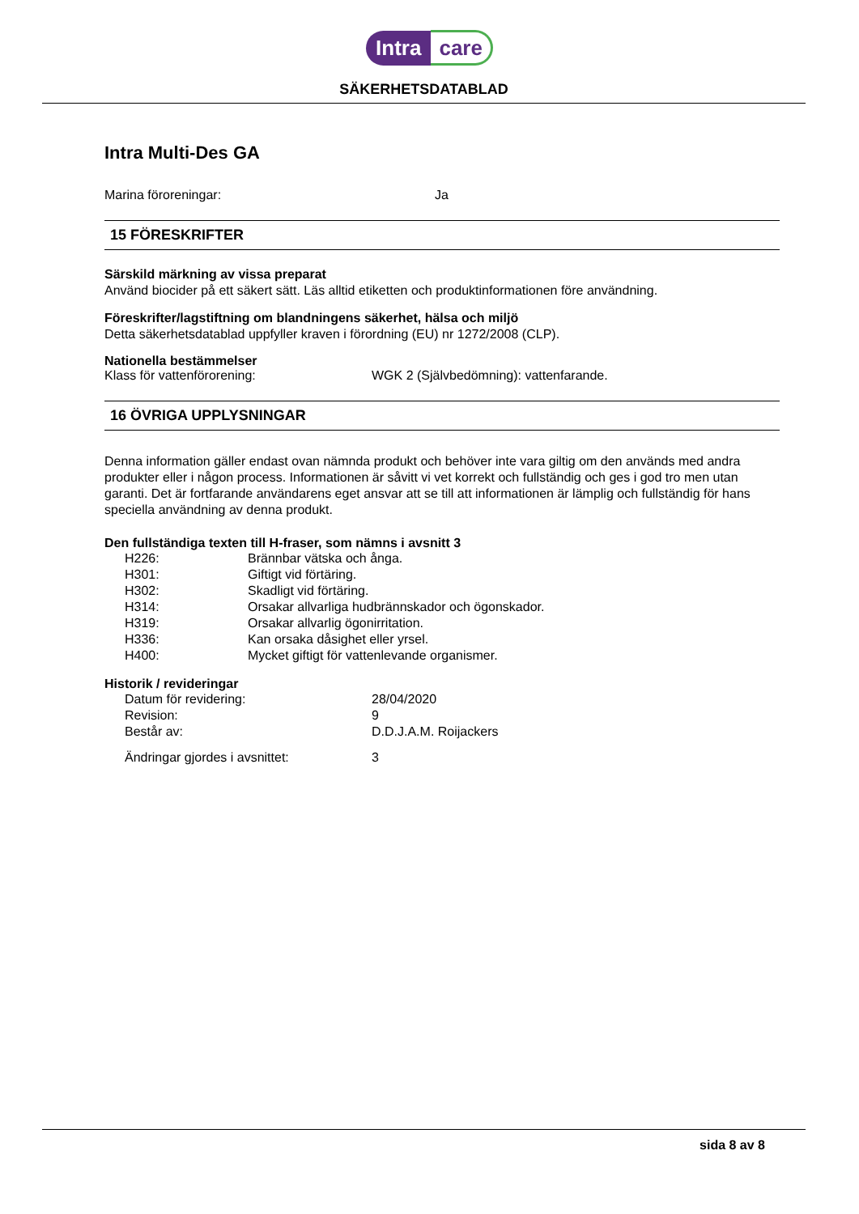Intra care
SÄKERHETSDATABLAD
Intra Multi-Des GA
Marina föroreningar: Ja
15 FÖRESKRIFTER
Särskild märkning av vissa preparat
Använd biocider på ett säkert sätt. Läs alltid etiketten och produktinformationen före användning.
Föreskrifter/lagstiftning om blandningens säkerhet, hälsa och miljö
Detta säkerhetsdatablad uppfyller kraven i förordning (EU) nr 1272/2008 (CLP).
Nationella bestämmelser
Klass för vattenförorening: WGK 2 (Självbedömning): vattenfarande.
16 ÖVRIGA UPPLYSNINGAR
Denna information gäller endast ovan nämnda produkt och behöver inte vara giltig om den används med andra produkter eller i någon process. Informationen är såvitt vi vet korrekt och fullständig och ges i god tro men utan garanti. Det är fortfarande användarens eget ansvar att se till att informationen är lämplig och fullständig för hans speciella användning av denna produkt.
Den fullständiga texten till H-fraser, som nämns i avsnitt 3
H226: Brännbar vätska och ånga.
H301: Giftigt vid förtäring.
H302: Skadligt vid förtäring.
H314: Orsakar allvarliga hudbrännskador och ögonskador.
H319: Orsakar allvarlig ögonirritation.
H336: Kan orsaka dåsighet eller yrsel.
H400: Mycket giftigt för vattenlevande organismer.
Historik / revideringar
Datum för revidering: 28/04/2020
Revision: 9
Består av: D.D.J.A.M. Roijackers
Ändringar gjordes i avsnittet: 3
sida 8 av 8